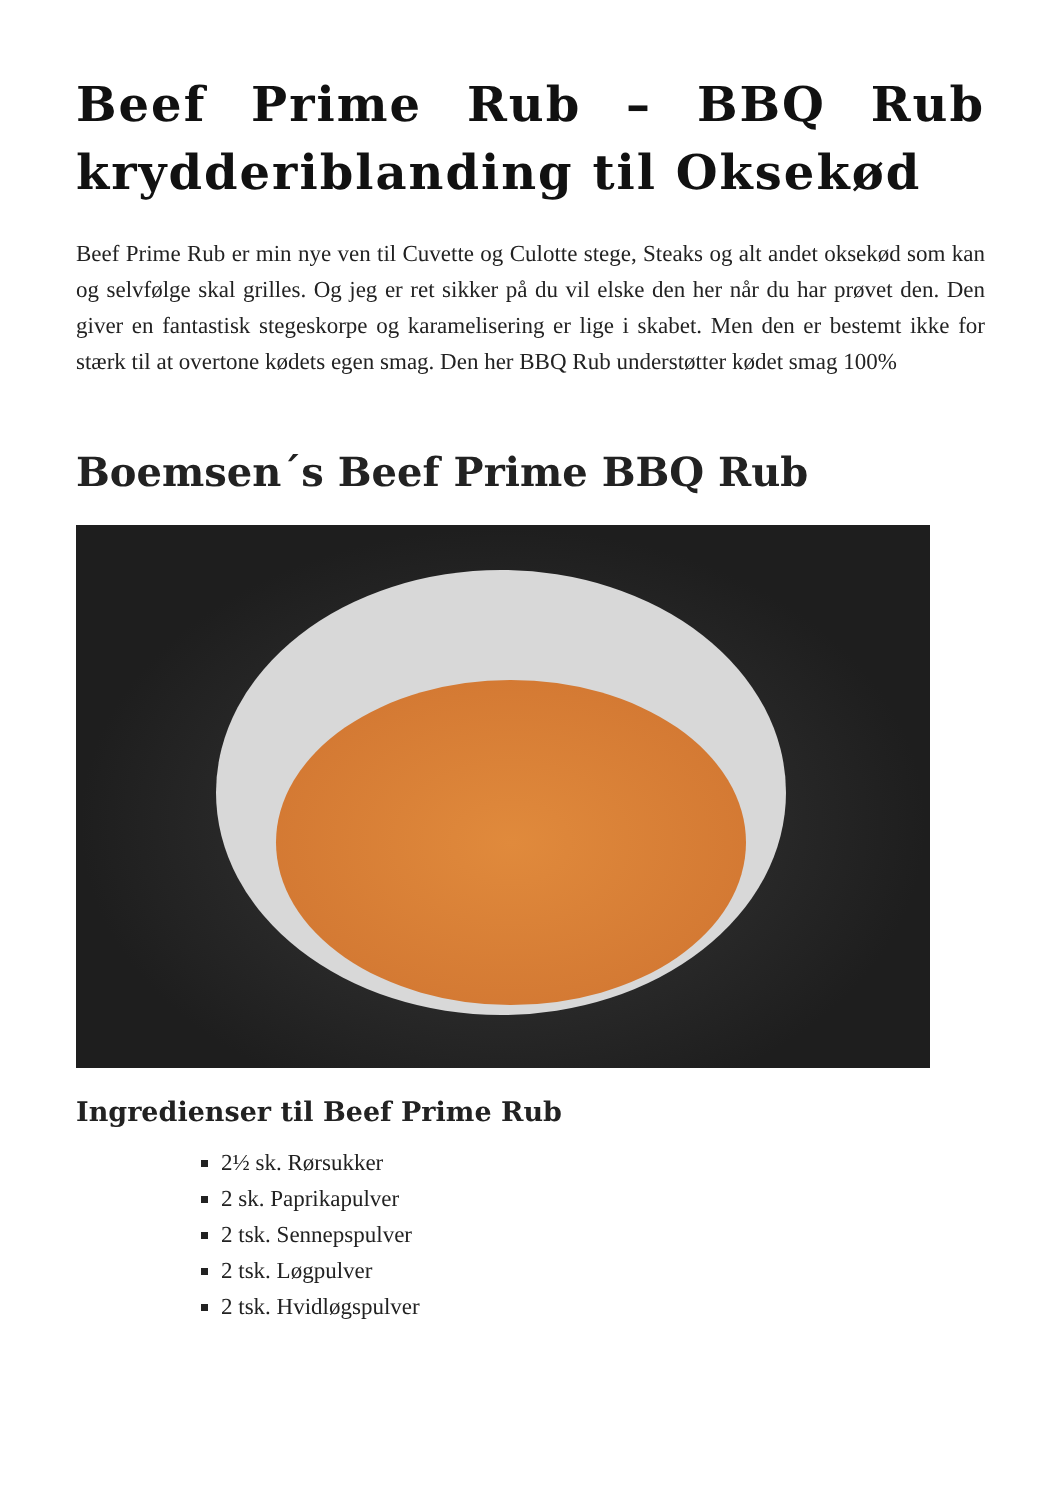Beef Prime Rub – BBQ Rub krydderiblanding til Oksekød
Beef Prime Rub er min nye ven til Cuvette og Culotte stege, Steaks og alt andet oksekød som kan og selvfølge skal grilles. Og jeg er ret sikker på du vil elske den her når du har prøvet den. Den giver en fantastisk stegeskorpe og karamelisering er lige i skabet. Men den er bestemt ikke for stærk til at overtone kødets egen smag. Den her BBQ Rub understøtter kødet smag 100%
Boemsen´s Beef Prime BBQ Rub
Ingredienser til Beef Prime Rub
2½ sk. Rørsukker
2 sk. Paprikapulver
2 tsk. Sennepspulver
2 tsk. Løgpulver
2 tsk. Hvidløgspulver